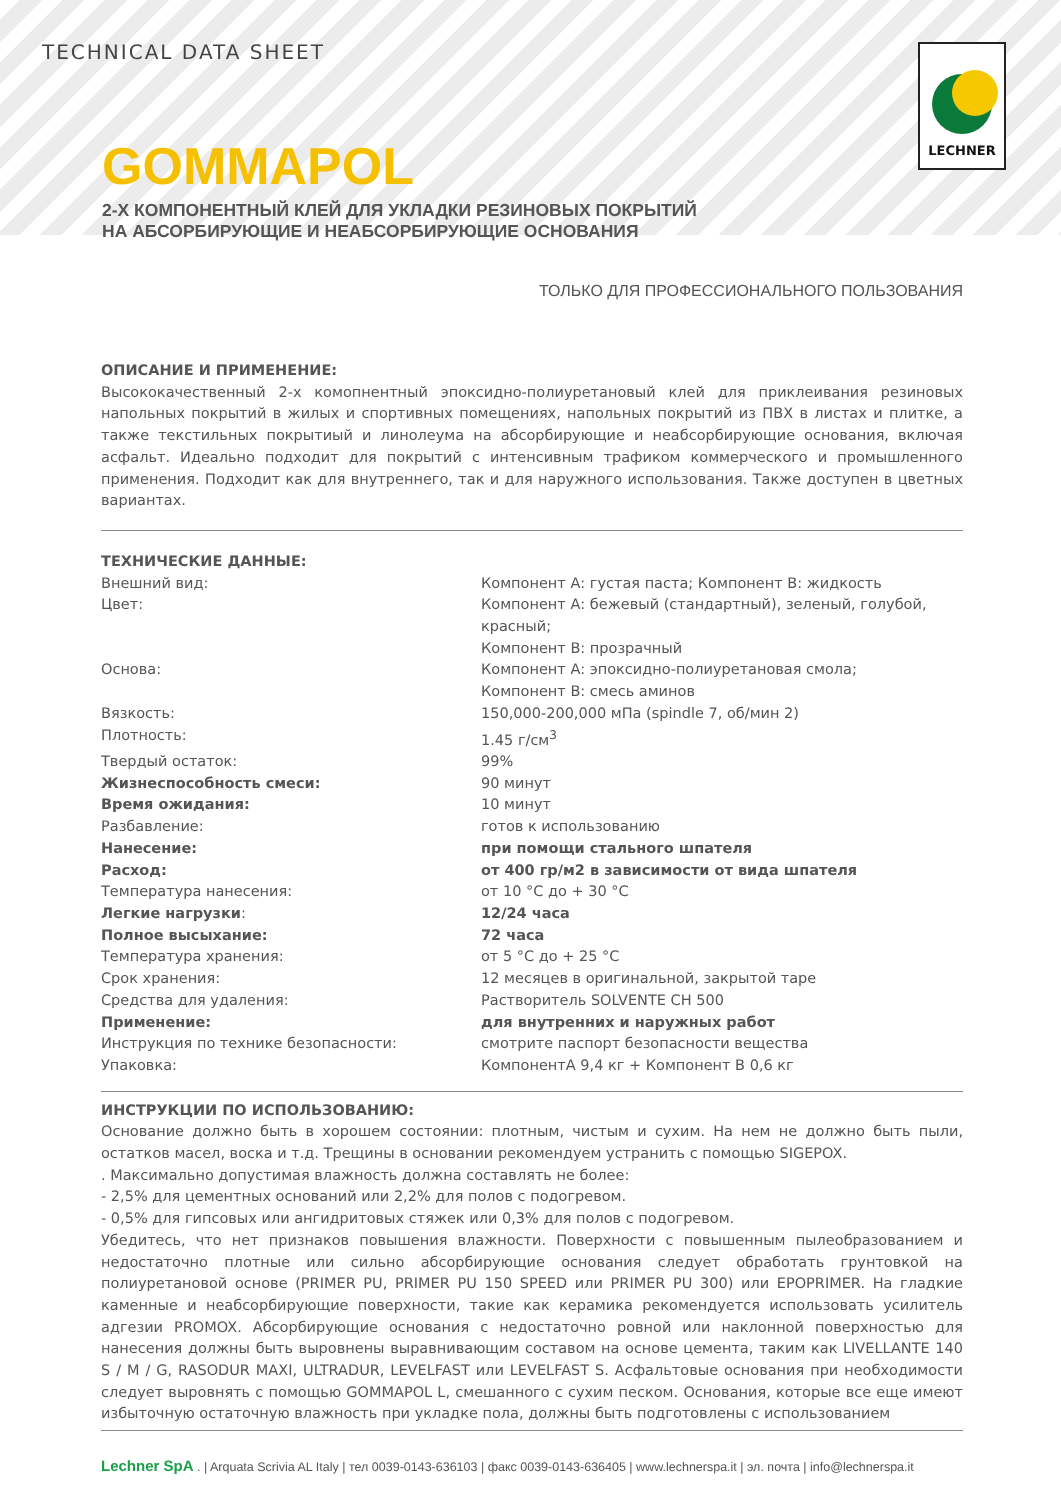TECHNICAL DATA SHEET
LECHNER
GOMMAPOL
2-Х КОМПОНЕНТНЫЙ КЛЕЙ ДЛЯ УКЛАДКИ РЕЗИНОВЫХ ПОКРЫТИЙ
НА АБСОРБИРУЮЩИЕ И НЕАБСОРБИРУЮЩИЕ ОСНОВАНИЯ
ТОЛЬКО ДЛЯ ПРОФЕССИОНАЛЬНОГО ПОЛЬЗОВАНИЯ
ОПИСАНИЕ И ПРИМЕНЕНИЕ:
Высококачественный 2-х комопнентный эпоксидно-полиуретановый клей для приклеивания резиновых напольных покрытий в жилых и спортивных помещениях, напольных покрытий из ПВХ в листах и плитке, а также текстильных покрытиый и линолеума на абсорбирующие и неабсорбирующие основания, включая асфальт. Идеально подходит для покрытий с интенсивным трафиком коммерческого и промышленного применения. Подходит как для внутреннего, так и для наружного использования. Также доступен в цветных вариантах.
ТЕХНИЧЕСКИЕ ДАННЫЕ:
| Внешний вид: | Компонент А: густая паста; Компонент В: жидкость |
| Цвет: | Компонент А: бежевый (стандартный), зеленый, голубой, красный; Компонент В: прозрачный |
| Основа: | Компонент А: эпоксидно-полиуретановая смола; Компонент В: смесь аминов |
| Вязкость: | 150,000-200,000 мПа (spindle 7, об/мин 2) |
| Плотность: | 1.45 г/см<sup>3</sup> |
| Твердый остаток: | 99% |
| Жизнеспособность смеси: | 90 минут |
| Время ожидания: | 10 минут |
| Разбавление: | готов к использованию |
| Нанесение: | при помощи стального шпателя |
| Расход: | от 400 гр/м2 в зависимости от вида шпателя |
| Температура нанесения: | от 10 °С до + 30 °С |
| Легкие нагрузки : | 12/24 часа |
| Полное высыхание: | 72 часа |
| Температура хранения: | от 5 °С до + 25 °С |
| Срок хранения: | 12 месяцев в оригинальной, закрытой таре |
| Средства для удаления: | Растворитель SOLVENTE CH 500 |
| Применение: | для внутренних и наружных работ |
| Инструкция по технике безопасности: | смотрите паспорт безопасности вещества |
| Упаковка: | КомпонентА 9,4 кг + Компонент В 0,6 кг |
ИНСТРУКЦИИ ПО ИСПОЛЬЗОВАНИЮ:
Основание должно быть в хорошем состоянии: плотным, чистым и сухим. На нем не должно быть пыли, остатков масел, воска и т.д. Трещины в основании рекомендуем устранить с помощью SIGEPOX.
. Максимально допустимая влажность должна составлять не более:
- 2,5% для цементных оснований или 2,2% для полов с подогревом.
- 0,5% для гипсовых или ангидритовых стяжек или 0,3% для полов с подогревом.
Убедитесь, что нет признаков повышения влажности. Поверхности с повышенным пылеобразованием и недостаточно плотные или сильно абсорбирующие основания следует обработать грунтовкой на полиуретановой основе (PRIMER PU, PRIMER PU 150 SPEED или PRIMER PU 300) или EPOPRIMER. На гладкие каменные и неабсорбирующие поверхности, такие как керамика рекомендуется использовать усилитель адгезии PROMOX. Абсорбирующие основания с недостаточно ровной или наклонной поверхностью для нанесения должны быть выровнены выравнивающим составом на основе цемента, таким как LIVELLANTE 140 S / M / G, RASODUR MAXI, ULTRADUR, LEVELFAST или LEVELFAST S. Асфальтовые основания при необходимости следует выровнять с помощью GOMMAPOL L, смешанного с сухим песком. Основания, которые все еще имеют избыточную остаточную влажность при укладке пола, должны быть подготовлены с использованием
Lechner SpA . | Arquata Scrivia AL Italy | тел 0039-0143-636103 | факс 0039-0143-636405 | www.lechnerspa.it | эл. почта | info@lechnerspa.it